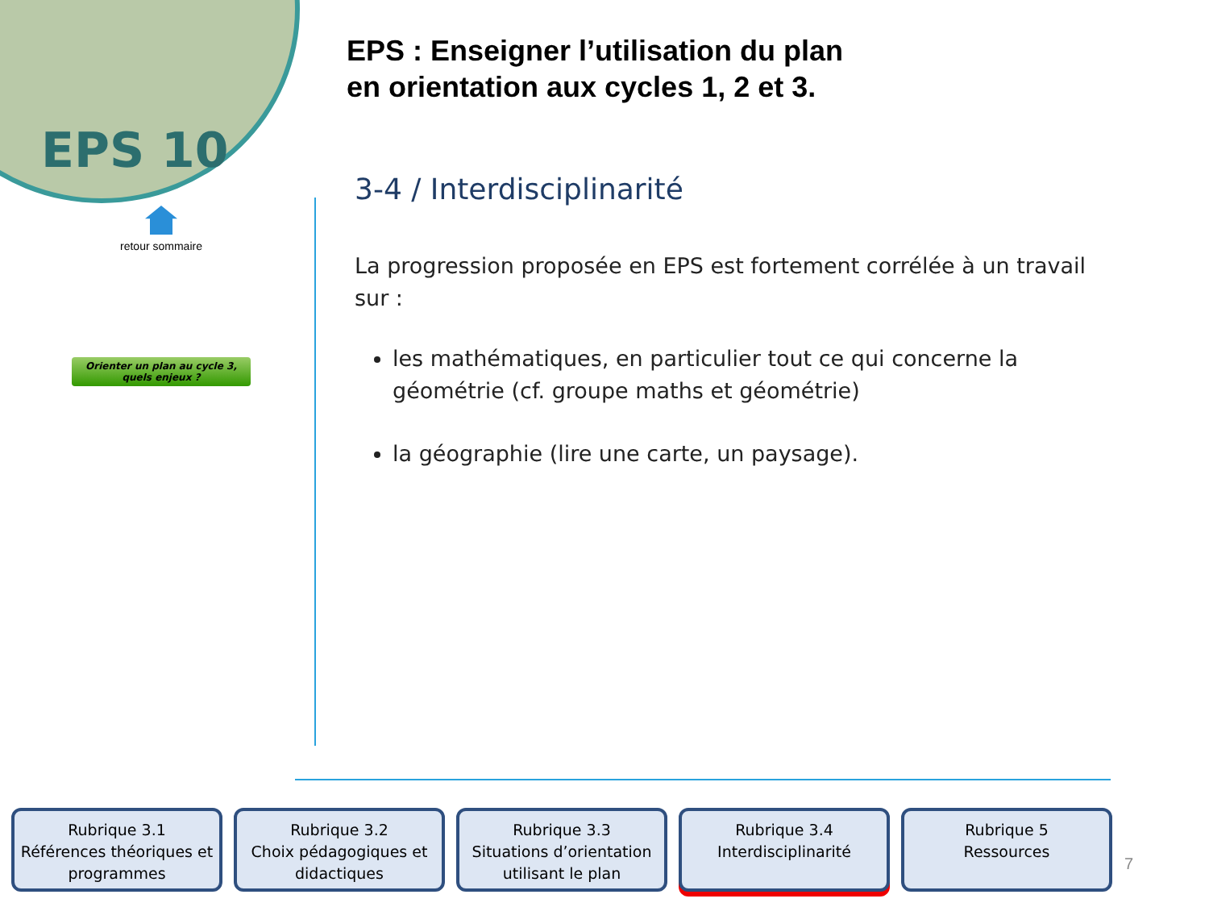EPS 10
retour sommaire
Orienter un plan au cycle 3,
quels enjeux ?
EPS : Enseigner l’utilisation du plan
en orientation aux cycles 1, 2 et 3.
3-4 / Interdisciplinarité
La progression proposée en EPS est fortement corrélée à un travail sur :
les mathématiques, en particulier tout ce qui concerne la géométrie (cf. groupe maths et géométrie)
la géographie (lire une carte, un paysage).
Rubrique 3.1
Références théoriques et programmes
Rubrique 3.2
Choix pédagogiques et didactiques
Rubrique 3.3
Situations d’orientation utilisant le plan
Rubrique 3.4
Interdisciplinarité
Rubrique 5
Ressources
7